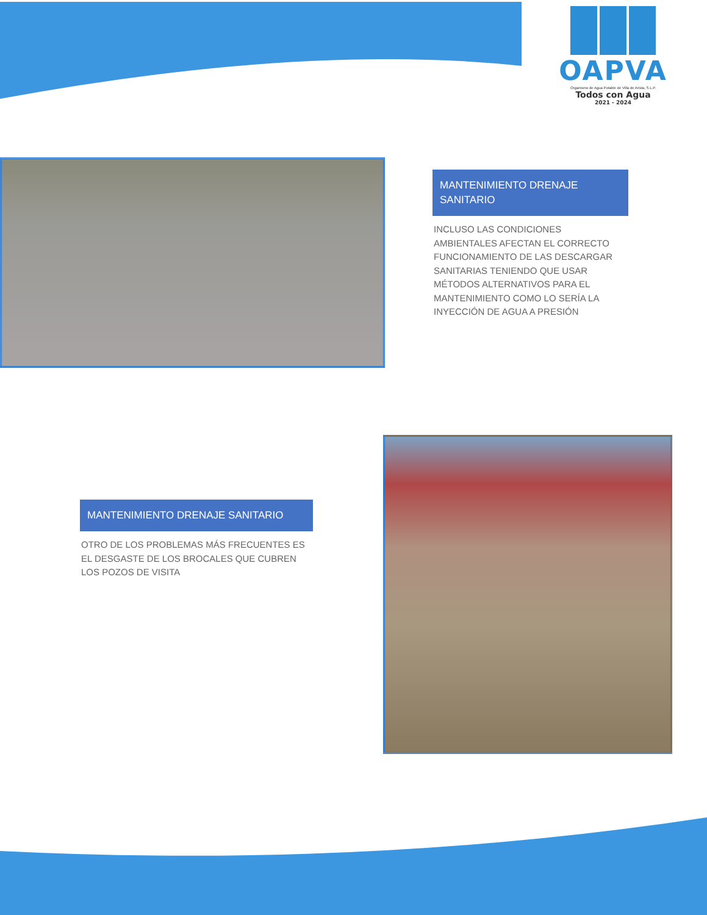OAPVA
Organismo de Agua Potable de Villa de Arista, S.L.P.
Todos con Agua
2021 - 2024
MANTENIMIENTO DRENAJE SANITARIO
INCLUSO LAS CONDICIONES AMBIENTALES AFECTAN EL CORRECTO FUNCIONAMIENTO DE LAS DESCARGAR SANITARIAS TENIENDO QUE USAR MÉTODOS ALTERNATIVOS PARA EL MANTENIMIENTO COMO LO SERÍA LA INYECCIÓN DE AGUA A PRESIÓN
MANTENIMIENTO DRENAJE SANITARIO
OTRO DE LOS PROBLEMAS MÁS FRECUENTES ES EL DESGASTE DE LOS BROCALES QUE CUBREN LOS POZOS DE VISITA